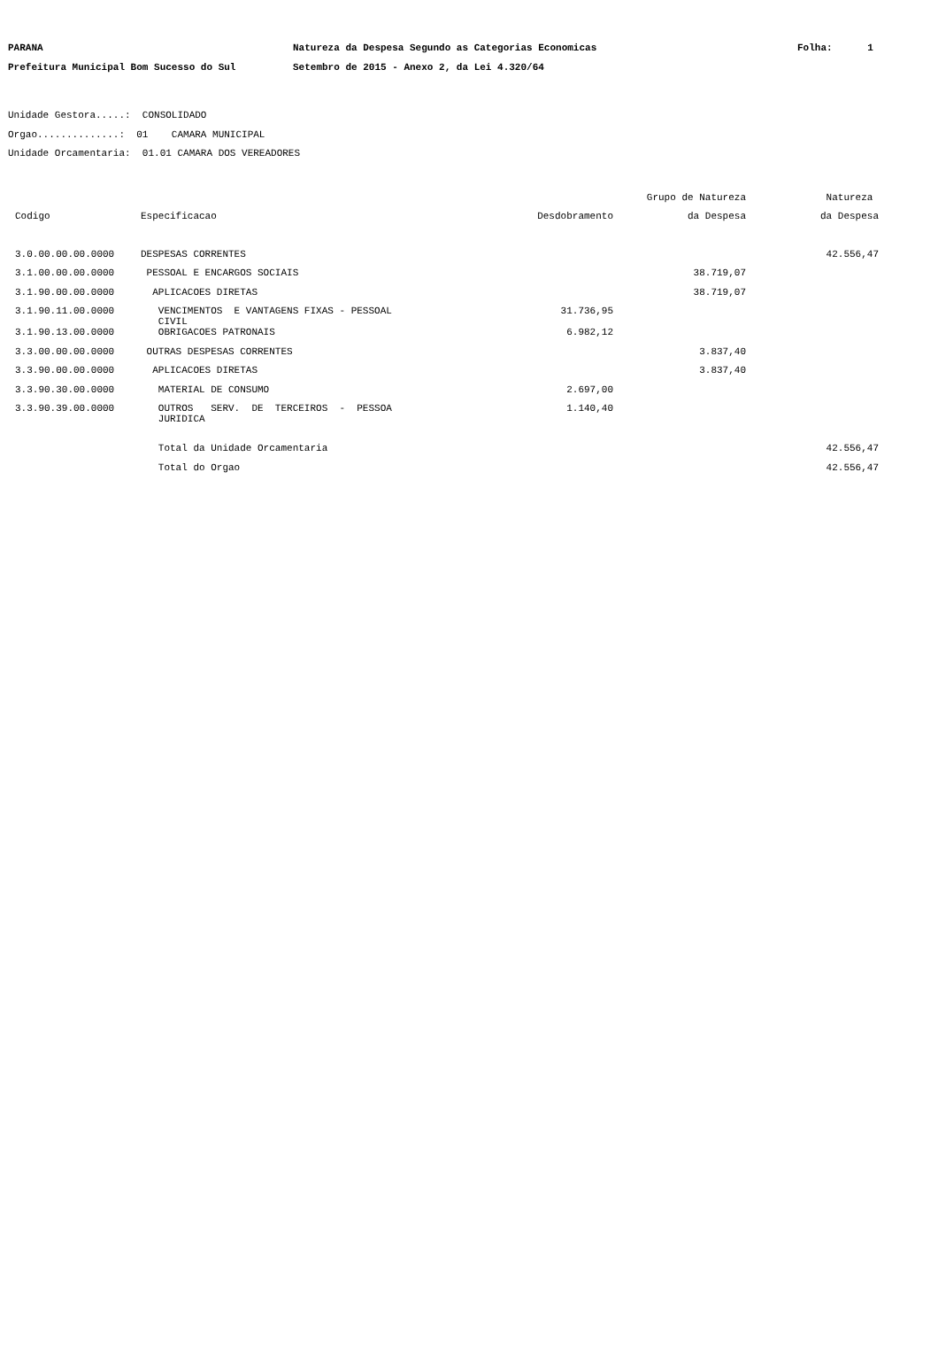PARANA Natureza da Despesa Segundo as Categorias Economicas Folha: 1
Prefeitura Municipal Bom Sucesso do Sul Setembro de 2015 - Anexo 2, da Lei 4.320/64
Unidade Gestora.....: CONSOLIDADO
Orgao..............: 01 CAMARA MUNICIPAL
Unidade Orcamentaria: 01.01 CAMARA DOS VEREADORES
| | | | Grupo de Natureza | Natureza |
| --- | --- | --- | --- | --- |
| Codigo | Especificacao | Desdobramento | da Despesa | da Despesa |
| 3.0.00.00.00.0000 | DESPESAS CORRENTES | | | 42.556,47 |
| 3.1.00.00.00.0000 | PESSOAL E ENCARGOS SOCIAIS | | 38.719,07 | |
| 3.1.90.00.00.0000 | APLICACOES DIRETAS | | 38.719,07 | |
| 3.1.90.11.00.0000 | VENCIMENTOS E VANTAGENS FIXAS - PESSOAL CIVIL | 31.736,95 | | |
| 3.1.90.13.00.0000 | OBRIGACOES PATRONAIS | 6.982,12 | | |
| 3.3.00.00.00.0000 | OUTRAS DESPESAS CORRENTES | | 3.837,40 | |
| 3.3.90.00.00.0000 | APLICACOES DIRETAS | | 3.837,40 | |
| 3.3.90.30.00.0000 | MATERIAL DE CONSUMO | 2.697,00 | | |
| 3.3.90.39.00.0000 | OUTROS SERV. DE TERCEIROS - PESSOA JURIDICA | 1.140,40 | | |
| | Total da Unidade Orcamentaria | | | 42.556,47 |
| | Total do Orgao | | | 42.556,47 |